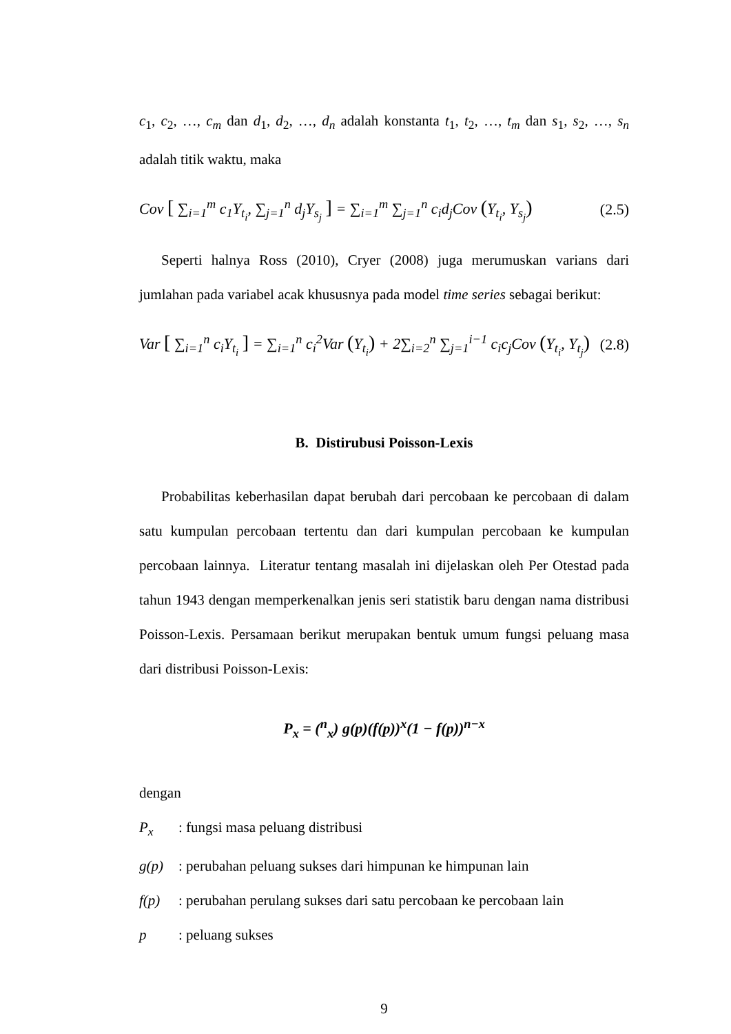c<sub>1</sub>, c<sub>2</sub>, …, c<sub>m</sub> dan d<sub>1</sub>, d<sub>2</sub>, …, d<sub>n</sub> adalah konstanta t<sub>1</sub>, t<sub>2</sub>, …, t<sub>m</sub> dan s<sub>1</sub>, s<sub>2</sub>, …, s<sub>n</sub> adalah titik waktu, maka
Cov [ ∑<sub>i=1</sub><sup>m</sup> c<sub>1</sub>Y<sub>t<sub>i</sub></sub>, ∑<sub>j=1</sub><sup>n</sup> d<sub>j</sub>Y<sub>s<sub>j</sub></sub> ] = ∑<sub>i=1</sub><sup>m</sup> ∑<sub>j=1</sub><sup>n</sup> c<sub>i</sub>d<sub>j</sub>Cov (Y<sub>t<sub>i</sub></sub>, Y<sub>s<sub>j</sub></sub>) (2.5)
Seperti halnya Ross (2010), Cryer (2008) juga merumuskan varians dari jumlahan pada variabel acak khususnya pada model time series sebagai berikut:
Var [ ∑<sub>i=1</sub><sup>n</sup> c<sub>i</sub>Y<sub>t<sub>i</sub></sub> ] = ∑<sub>i=1</sub><sup>n</sup> c<sub>i</sub><sup>2</sup>Var (Y<sub>t<sub>i</sub></sub>) + 2∑<sub>i=2</sub><sup>n</sup> ∑<sub>j=1</sub><sup>i−1</sup> c<sub>i</sub>c<sub>j</sub>Cov (Y<sub>t<sub>i</sub></sub>, Y<sub>t<sub>j</sub></sub>) (2.8)
B. Distirubusi Poisson-Lexis
Probabilitas keberhasilan dapat berubah dari percobaan ke percobaan di dalam satu kumpulan percobaan tertentu dan dari kumpulan percobaan ke kumpulan percobaan lainnya. Literatur tentang masalah ini dijelaskan oleh Per Otestad pada tahun 1943 dengan memperkenalkan jenis seri statistik baru dengan nama distribusi Poisson-Lexis. Persamaan berikut merupakan bentuk umum fungsi peluang masa dari distribusi Poisson-Lexis:
P<sub>x</sub> = (<sup>n</sup><sub>x</sub>) g(p)(f(p))<sup>x</sup>(1 − f(p))<sup>n−x</sup>
dengan
P<sub>x</sub>: fungsi masa peluang distribusi
g(p): perubahan peluang sukses dari himpunan ke himpunan lain
f(p): perubahan perulang sukses dari satu percobaan ke percobaan lain
p: peluang sukses
9